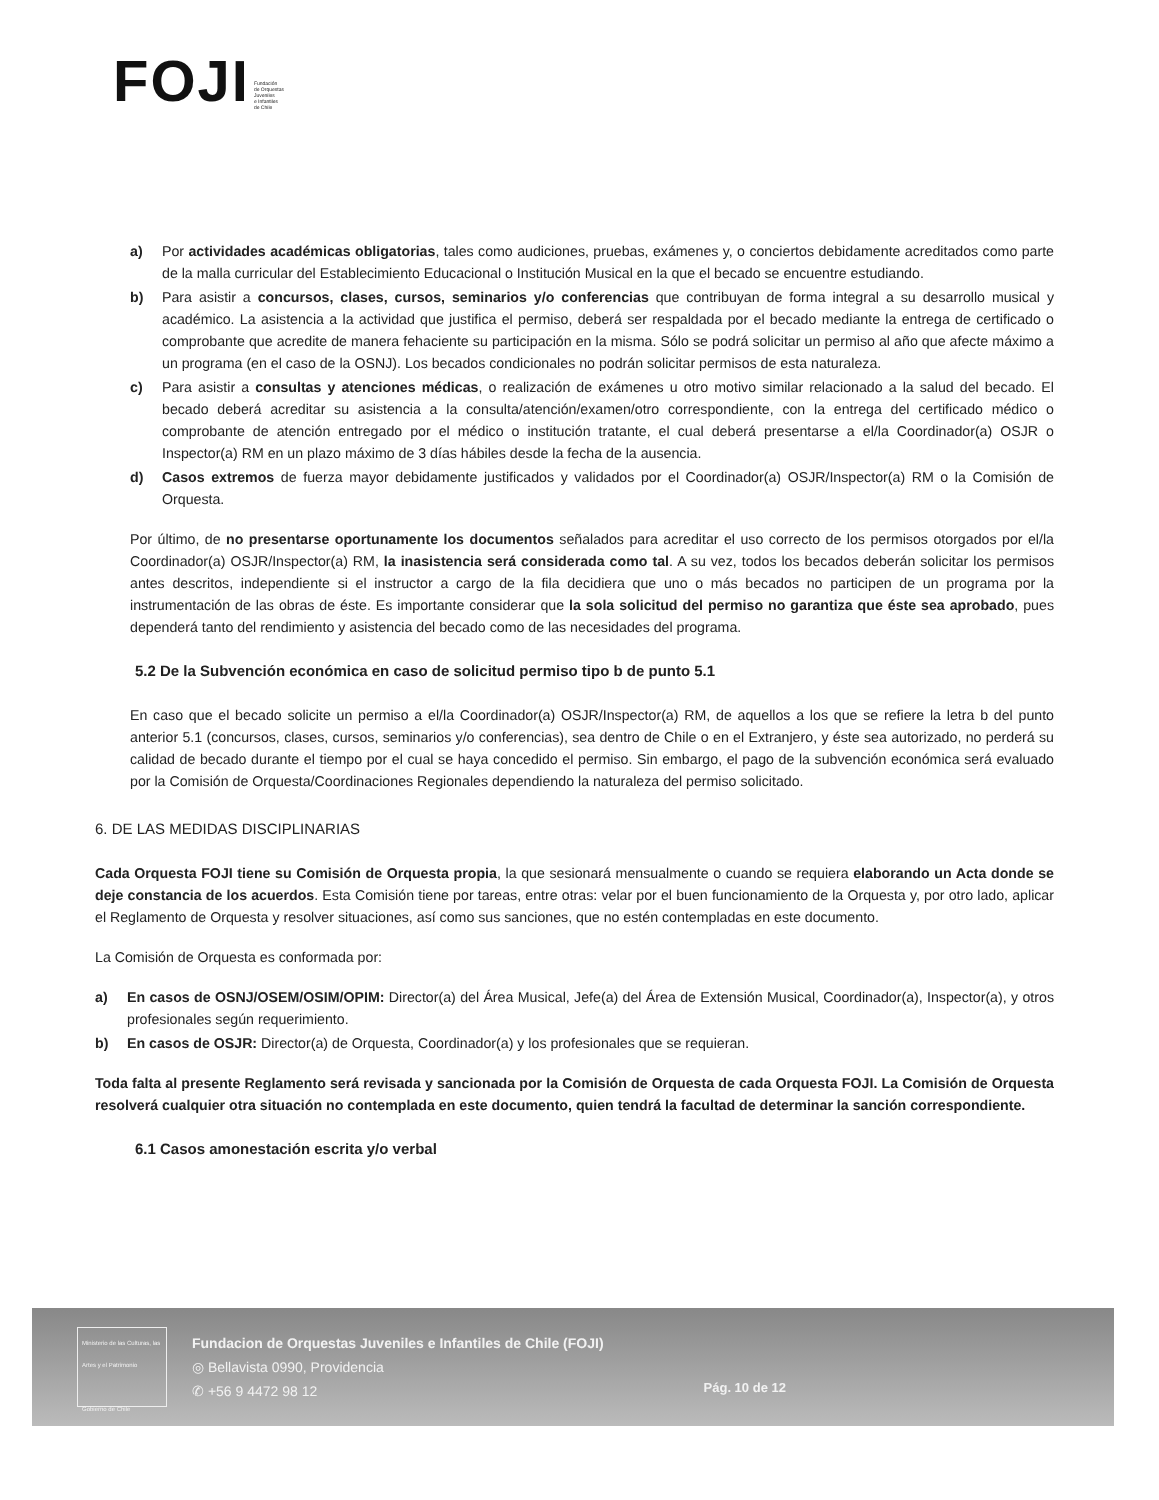FOJI Fundación
de Orquestas
Juveniles
e Infantiles
de Chile
a) Por actividades académicas obligatorias, tales como audiciones, pruebas, exámenes y, o conciertos debidamente acreditados como parte de la malla curricular del Establecimiento Educacional o Institución Musical en la que el becado se encuentre estudiando.
b) Para asistir a concursos, clases, cursos, seminarios y/o conferencias que contribuyan de forma integral a su desarrollo musical y académico. La asistencia a la actividad que justifica el permiso, deberá ser respaldada por el becado mediante la entrega de certificado o comprobante que acredite de manera fehaciente su participación en la misma. Sólo se podrá solicitar un permiso al año que afecte máximo a un programa (en el caso de la OSNJ). Los becados condicionales no podrán solicitar permisos de esta naturaleza.
c) Para asistir a consultas y atenciones médicas, o realización de exámenes u otro motivo similar relacionado a la salud del becado. El becado deberá acreditar su asistencia a la consulta/atención/examen/otro correspondiente, con la entrega del certificado médico o comprobante de atención entregado por el médico o institución tratante, el cual deberá presentarse a el/la Coordinador(a) OSJR o Inspector(a) RM en un plazo máximo de 3 días hábiles desde la fecha de la ausencia.
d) Casos extremos de fuerza mayor debidamente justificados y validados por el Coordinador(a) OSJR/Inspector(a) RM o la Comisión de Orquesta.
Por último, de no presentarse oportunamente los documentos señalados para acreditar el uso correcto de los permisos otorgados por el/la Coordinador(a) OSJR/Inspector(a) RM, la inasistencia será considerada como tal. A su vez, todos los becados deberán solicitar los permisos antes descritos, independiente si el instructor a cargo de la fila decidiera que uno o más becados no participen de un programa por la instrumentación de las obras de éste. Es importante considerar que la sola solicitud del permiso no garantiza que éste sea aprobado, pues dependerá tanto del rendimiento y asistencia del becado como de las necesidades del programa.
5.2 De la Subvención económica en caso de solicitud permiso tipo b de punto 5.1
En caso que el becado solicite un permiso a el/la Coordinador(a) OSJR/Inspector(a) RM, de aquellos a los que se refiere la letra b del punto anterior 5.1 (concursos, clases, cursos, seminarios y/o conferencias), sea dentro de Chile o en el Extranjero, y éste sea autorizado, no perderá su calidad de becado durante el tiempo por el cual se haya concedido el permiso. Sin embargo, el pago de la subvención económica será evaluado por la Comisión de Orquesta/Coordinaciones Regionales dependiendo la naturaleza del permiso solicitado.
6. DE LAS MEDIDAS DISCIPLINARIAS
Cada Orquesta FOJI tiene su Comisión de Orquesta propia, la que sesionará mensualmente o cuando se requiera elaborando un Acta donde se deje constancia de los acuerdos. Esta Comisión tiene por tareas, entre otras: velar por el buen funcionamiento de la Orquesta y, por otro lado, aplicar el Reglamento de Orquesta y resolver situaciones, así como sus sanciones, que no estén contempladas en este documento.
La Comisión de Orquesta es conformada por:
a) En casos de OSNJ/OSEM/OSIM/OPIM: Director(a) del Área Musical, Jefe(a) del Área de Extensión Musical, Coordinador(a), Inspector(a), y otros profesionales según requerimiento.
b) En casos de OSJR: Director(a) de Orquesta, Coordinador(a) y los profesionales que se requieran.
Toda falta al presente Reglamento será revisada y sancionada por la Comisión de Orquesta de cada Orquesta FOJI. La Comisión de Orquesta resolverá cualquier otra situación no contemplada en este documento, quien tendrá la facultad de determinar la sanción correspondiente.
6.1 Casos amonestación escrita y/o verbal
Ministerio de las Culturas, las Artes y el Patrimonio
Gobierno de Chile
Fundacion de Orquestas Juveniles e Infantiles de Chile (FOJI)
◎ Bellavista 0990, Providencia
✆ +56 9 4472 98 12
Pág. 10 de 12